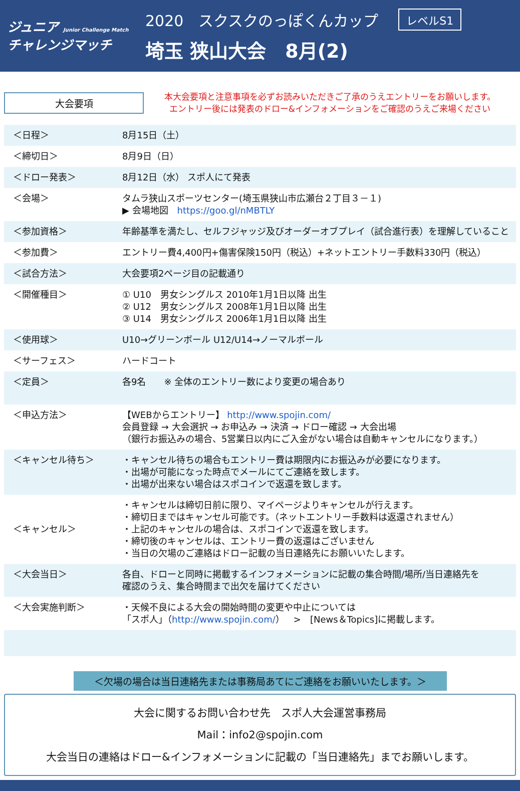ジュニア Junior Challenge Match
チャレンジマッチ
2020　スクスクのっぽくんカップ レベルS1
埼玉 狭山大会　8月(2)
大会要項
本大会要項と注意事項を必ずお読みいただきご了承のうえエントリーをお願いします。
エントリー後には発表のドロー&インフォメーションをご確認のうえご来場ください
| ＜日程＞ | 8月15日（土） |
| ＜締切日＞ | 8月9日（日） |
| ＜ドロー発表＞ | 8月12日（水） スポ人にて発表 |
| ＜会場＞ | タムラ狭山スポーツセンター(埼玉県狭山市広瀬台２丁目３－１) ▶ 会場地図 https://goo.gl/nMBTLY |
| ＜参加資格＞ | 年齢基準を満たし、セルフジャッジ及びオーダーオブプレイ（試合進行表）を理解していること |
| ＜参加費＞ | エントリー費4,400円+傷害保険150円（税込）+ネットエントリー手数料330円（税込） |
| ＜試合方法＞ | 大会要項2ページ目の記載通り |
| ＜開催種目＞ | ① U10 男女シングルス 2010年1月1日以降 出生 ② U12 男女シングルス 2008年1月1日以降 出生 ③ U14 男女シングルス 2006年1月1日以降 出生 |
| ＜使用球＞ | U10→グリーンボール U12/U14→ノーマルボール |
| ＜サーフェス＞ | ハードコート |
| ＜定員＞ | 各9名 ※ 全体のエントリー数により変更の場合あり |
| ＜申込方法＞ | 【WEBからエントリー】 http://www.spojin.com/ 会員登録 → 大会選択 → お申込み → 決済 → ドロー確認 → 大会出場 （銀行お振込みの場合、5営業日以内にご入金がない場合は自動キャンセルになります。） |
| ＜キャンセル待ち＞ | ・キャンセル待ちの場合もエントリー費は期限内にお振込みが必要になります。 ・出場が可能になった時点でメールにてご連絡を致します。 ・出場が出来ない場合はスポコインで返還を致します。 |
| ＜キャンセル＞ | ・キャンセルは締切日前に限り、マイページよりキャンセルが行えます。 ・締切日まではキャンセル可能です。（ネットエントリー手数料は返還されません） ・上記のキャンセルの場合は、スポコインで返還を致します。 ・締切後のキャンセルは、エントリー費の返還はございません ・当日の欠場のご連絡はドロー記載の当日連絡先にお願いいたします。 |
| ＜大会当日＞ | 各自、ドローと同時に掲載するインフォメーションに記載の集合時間/場所/当日連絡先を 確認のうえ、集合時間まで出欠を届けてください |
| ＜大会実施判断＞ | ・天候不良による大会の開始時間の変更や中止については 「スポ人」（ http://www.spojin.com/ ） > [News＆Topics]に掲載します。 |
＜欠場の場合は当日連絡先または事務局あてにご連絡をお願いいたします。＞
大会に関するお問い合わせ先　スポ人大会運営事務局
Mail：info2@spojin.com
大会当日の連絡はドロー&インフォメーションに記載の「当日連絡先」までお願いします。